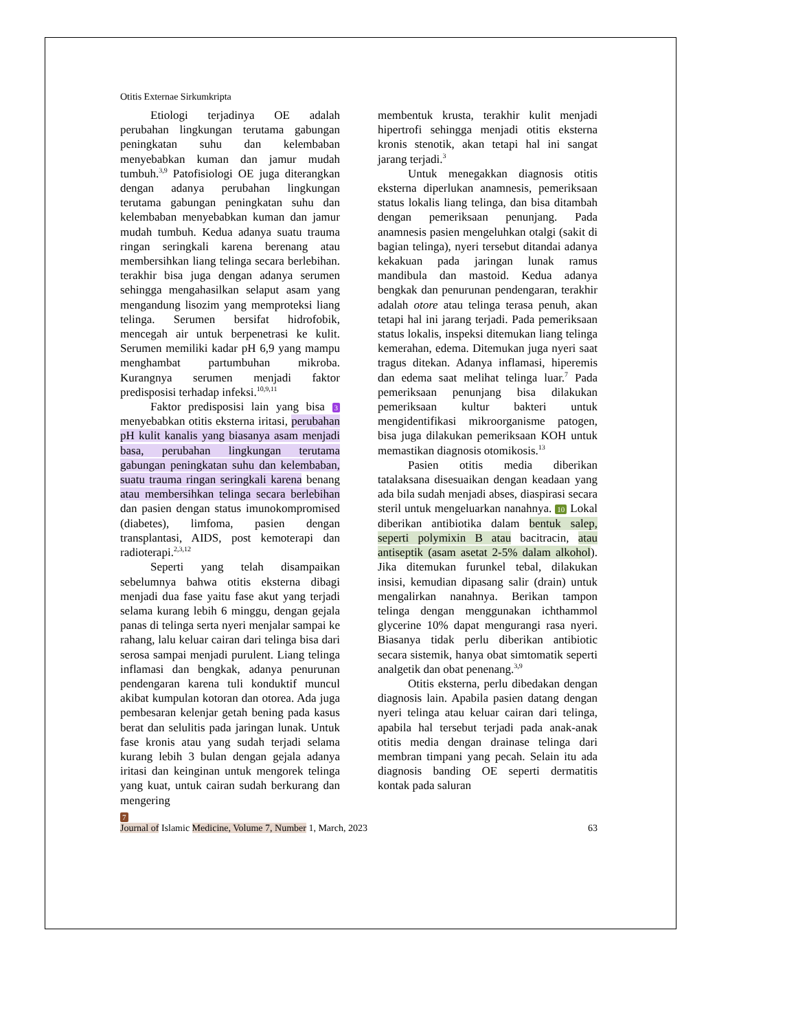Otitis Externae Sirkumkripta
Etiologi terjadinya OE adalah perubahan lingkungan terutama gabungan peningkatan suhu dan kelembaban menyebabkan kuman dan jamur mudah tumbuh.<sup>3,9</sup> Patofisiologi OE juga diterangkan dengan adanya perubahan lingkungan terutama gabungan peningkatan suhu dan kelembaban menyebabkan kuman dan jamur mudah tumbuh. Kedua adanya suatu trauma ringan seringkali karena berenang atau membersihkan liang telinga secara berlebihan. terakhir bisa juga dengan adanya serumen sehingga mengahasilkan selaput asam yang mengandung lisozim yang memproteksi liang telinga. Serumen bersifat hidrofobik, mencegah air untuk berpenetrasi ke kulit. Serumen memiliki kadar pH 6,9 yang mampu menghambat partumbuhan mikroba. Kurangnya serumen menjadi faktor predisposisi terhadap infeksi.<sup>10,9,11</sup>
Faktor predisposisi lain yang bisa 3 menyebabkan otitis eksterna iritasi, perubahan pH kulit kanalis yang biasanya asam menjadi basa, perubahan lingkungan terutama gabungan peningkatan suhu dan kelembaban, suatu trauma ringan seringkali karena benang atau membersihkan telinga secara berlebihan dan pasien dengan status imunokompromised (diabetes), limfoma, pasien dengan transplantasi, AIDS, post kemoterapi dan radioterapi.<sup>2,3,12</sup>
Seperti yang telah disampaikan sebelumnya bahwa otitis eksterna dibagi menjadi dua fase yaitu fase akut yang terjadi selama kurang lebih 6 minggu, dengan gejala panas di telinga serta nyeri menjalar sampai ke rahang, lalu keluar cairan dari telinga bisa dari serosa sampai menjadi purulent. Liang telinga inflamasi dan bengkak, adanya penurunan pendengaran karena tuli konduktif muncul akibat kumpulan kotoran dan otorea. Ada juga pembesaran kelenjar getah bening pada kasus berat dan selulitis pada jaringan lunak. Untuk fase kronis atau yang sudah terjadi selama kurang lebih 3 bulan dengan gejala adanya iritasi dan keinginan untuk mengorek telinga yang kuat, untuk cairan sudah berkurang dan mengering
membentuk krusta, terakhir kulit menjadi hipertrofi sehingga menjadi otitis eksterna kronis stenotik, akan tetapi hal ini sangat jarang terjadi.<sup>3</sup>
Untuk menegakkan diagnosis otitis eksterna diperlukan anamnesis, pemeriksaan status lokalis liang telinga, dan bisa ditambah dengan pemeriksaan penunjang. Pada anamnesis pasien mengeluhkan otalgi (sakit di bagian telinga), nyeri tersebut ditandai adanya kekakuan pada jaringan lunak ramus mandibula dan mastoid. Kedua adanya bengkak dan penurunan pendengaran, terakhir adalah otore atau telinga terasa penuh, akan tetapi hal ini jarang terjadi. Pada pemeriksaan status lokalis, inspeksi ditemukan liang telinga kemerahan, edema. Ditemukan juga nyeri saat tragus ditekan. Adanya inflamasi, hiperemis dan edema saat melihat telinga luar.<sup>7</sup> Pada pemeriksaan penunjang bisa dilakukan pemeriksaan kultur bakteri untuk mengidentifikasi mikroorganisme patogen, bisa juga dilakukan pemeriksaan KOH untuk memastikan diagnosis otomikosis.<sup>13</sup>
Pasien otitis media diberikan tatalaksana disesuaikan dengan keadaan yang ada bila sudah menjadi abses, diaspirasi secara steril untuk mengeluarkan nanahnya. 10 Lokal diberikan antibiotika dalam bentuk salep, seperti polymixin B atau bacitracin, atau antiseptik (asam asetat 2-5% dalam alkohol). Jika ditemukan furunkel tebal, dilakukan insisi, kemudian dipasang salir (drain) untuk mengalirkan nanahnya. Berikan tampon telinga dengan menggunakan ichthammol glycerine 10% dapat mengurangi rasa nyeri. Biasanya tidak perlu diberikan antibiotic secara sistemik, hanya obat simtomatik seperti analgetik dan obat penenang.<sup>3,9</sup>
Otitis eksterna, perlu dibedakan dengan diagnosis lain. Apabila pasien datang dengan nyeri telinga atau keluar cairan dari telinga, apabila hal tersebut terjadi pada anak-anak otitis media dengan drainase telinga dari membran timpani yang pecah. Selain itu ada diagnosis banding OE seperti dermatitis kontak pada saluran
7
Journal of Islamic Medicine, Volume 7, Number 1, March, 2023 63